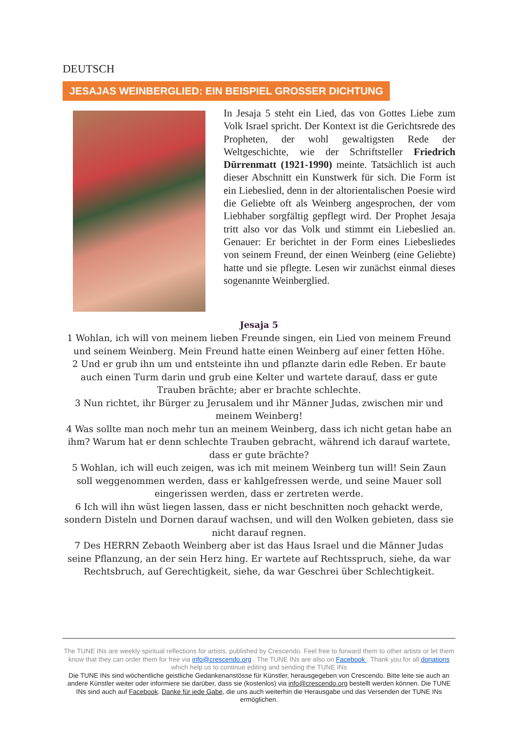DEUTSCH
JESAJAS WEINBERGLIED: EIN BEISPIEL GROSSER DICHTUNG
In Jesaja 5 steht ein Lied, das von Gottes Liebe zum Volk Israel spricht. Der Kontext ist die Gerichtsrede des Propheten, der wohl gewaltigsten Rede der Weltgeschichte, wie der Schriftsteller Friedrich Dürrenmatt (1921-1990) meinte. Tatsächlich ist auch dieser Abschnitt ein Kunstwerk für sich. Die Form ist ein Liebeslied, denn in der altorientalischen Poesie wird die Geliebte oft als Weinberg angesprochen, der vom Liebhaber sorgfältig gepflegt wird. Der Prophet Jesaja tritt also vor das Volk und stimmt ein Liebeslied an. Genauer: Er berichtet in der Form eines Liebesliedes von seinem Freund, der einen Weinberg (eine Geliebte) hatte und sie pflegte. Lesen wir zunächst einmal dieses sogenannte Weinberglied.
Jesaja 5
1 Wohlan, ich will von meinem lieben Freunde singen, ein Lied von meinem Freund und seinem Weinberg. Mein Freund hatte einen Weinberg auf einer fetten Höhe.
2 Und er grub ihn um und entsteinte ihn und pflanzte darin edle Reben. Er baute auch einen Turm darin und grub eine Kelter und wartete darauf, dass er gute Trauben brächte; aber er brachte schlechte.
3 Nun richtet, ihr Bürger zu Jerusalem und ihr Männer Judas, zwischen mir und meinem Weinberg!
4 Was sollte man noch mehr tun an meinem Weinberg, dass ich nicht getan habe an ihm? Warum hat er denn schlechte Trauben gebracht, während ich darauf wartete, dass er gute brächte?
5 Wohlan, ich will euch zeigen, was ich mit meinem Weinberg tun will! Sein Zaun soll weggenommen werden, dass er kahlgefressen werde, und seine Mauer soll eingerissen werden, dass er zertreten werde.
6 Ich will ihn wüst liegen lassen, dass er nicht beschnitten noch gehackt werde, sondern Disteln und Dornen darauf wachsen, und will den Wolken gebieten, dass sie nicht darauf regnen.
7 Des HERRN Zebaoth Weinberg aber ist das Haus Israel und die Männer Judas seine Pflanzung, an der sein Herz hing. Er wartete auf Rechtsspruch, siehe, da war Rechtsbruch, auf Gerechtigkeit, siehe, da war Geschrei über Schlechtigkeit.
The TUNE INs are weekly spiritual reflections for artists, published by Crescendo. Feel free to forward them to other artists or let them know that they can order them for free via info@crescendo.org . The TUNE INs are also on Facebook . Thank you for all donations which help us to continue editing and sending the TUNE INs
Die TUNE INs sind wöchentliche geistliche Gedankenanstösse für Künstler, herausgegeben von Crescendo. Bitte leite sie auch an andere Künstler weiter oder informiere sie darüber, dass sie (kostenlos) via info@crescendo.org bestellt werden können. Die TUNE INs sind auch auf Facebook. Danke für jede Gabe, die uns auch weiterhin die Herausgabe und das Versenden der TUNE INs ermöglichen.